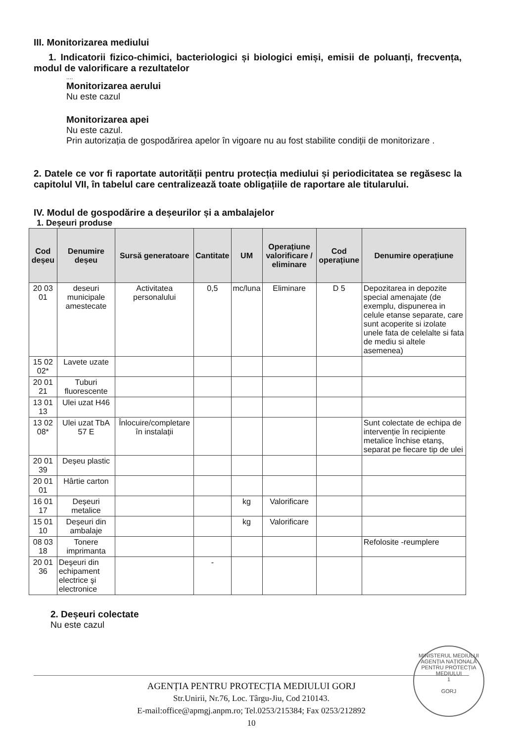III. Monitorizarea mediului
1. Indicatorii fizico-chimici, bacteriologici și biologici emiși, emisii de poluanți, frecvența, modul de valorificare a rezultatelor
....
Monitorizarea aerului
Nu este cazul
Monitorizarea apei
Nu este cazul.
Prin autorizația de gospodărirea apelor în vigoare nu au fost stabilite condiții de monitorizare .
2. Datele ce vor fi raportate autorității pentru protecția mediului și periodicitatea se regăsesc la capitolul VII, în tabelul care centralizează toate obligațiile de raportare ale titularului.
IV. Modul de gospodărire a deșeurilor și a ambalajelor
1. Deșeuri produse
| Cod deșeu | Denumire deșeu | Sursă generatoare | Cantitate | UM | Operațiune valorificare / eliminare | Cod operațiune | Denumire operațiune |
| --- | --- | --- | --- | --- | --- | --- | --- |
| 20 03 01 | deseuri municipale amestecate | Activitatea personalului | 0,5 | mc/luna | Eliminare | D 5 | Depozitarea in depozite special amenajate (de exemplu, dispunerea in celule etanse separate, care sunt acoperite si izolate unele fata de celelalte si fata de mediu si altele asemenea) |
| 15 02 02* | Lavete uzate | | | | | | |
| 20 01 21 | Tuburi fluorescente | | | | | | |
| 13 01 13 | Ulei uzat H46 | | | | | | |
| 13 02 08* | Ulei uzat TbA 57 E | Înlocuire/completare în instalații | | | | | Sunt colectate de echipa de intervenție în recipiente metalice închise etanș, separat pe fiecare tip de ulei |
| 20 01 39 | Deșeu plastic | | | | | | |
| 20 01 01 | Hârtie carton | | | | | | |
| 16 01 17 | Deșeuri metalice | | | kg | Valorificare | | |
| 15 01 10 | Deșeuri din ambalaje | | | kg | Valorificare | | |
| 08 03 18 | Tonere imprimanta | | | | | | Refolosite -reumplere |
| 20 01 36 | Deşeuri din echipament electrice şi electronice | | - | | | | |
2. Deșeuri colectate
Nu este cazul
MINISTERUL MEDIULUI
AGENȚIA NAȚIONALĂ PENTRU PROTECȚIA MEDIULUI
1
GORJ
AGENȚIA PENTRU PROTECȚIA MEDIULUI GORJ
Str.Unirii, Nr.76, Loc. Târgu-Jiu, Cod 210143.
E-mail:office@apmgj.anpm.ro; Tel.0253/215384; Fax 0253/212892
10